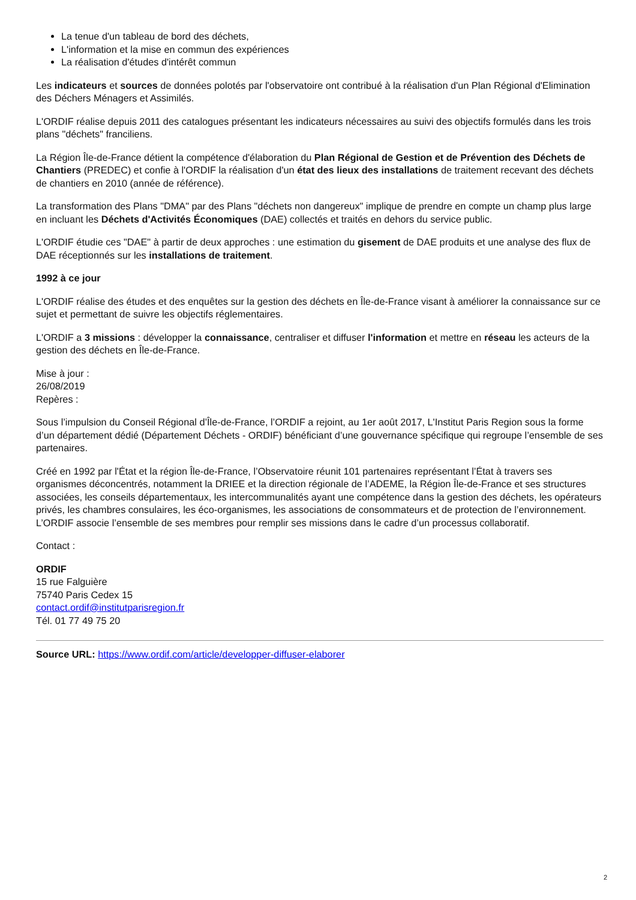La tenue d'un tableau de bord des déchets,
L'information et la mise en commun des expériences
La réalisation d'études d'intérêt commun
Les indicateurs et sources de données polotés par l'observatoire ont contribué à la réalisation d'un Plan Régional d'Elimination des Déchers Ménagers et Assimilés.
L'ORDIF réalise depuis 2011 des catalogues présentant les indicateurs nécessaires au suivi des objectifs formulés dans les trois plans "déchets" franciliens.
La Région Île-de-France détient la compétence d'élaboration du Plan Régional de Gestion et de Prévention des Déchets de Chantiers (PREDEC) et confie à l'ORDIF la réalisation d'un état des lieux des installations de traitement recevant des déchets de chantiers en 2010 (année de référence).
La transformation des Plans "DMA" par des Plans "déchets non dangereux" implique de prendre en compte un champ plus large en incluant les Déchets d'Activités Économiques (DAE) collectés et traités en dehors du service public.
L'ORDIF étudie ces "DAE" à partir de deux approches : une estimation du gisement de DAE produits et une analyse des flux de DAE réceptionnés sur les installations de traitement.
1992 à ce jour
L'ORDIF réalise des études et des enquêtes sur la gestion des déchets en Île-de-France visant à améliorer la connaissance sur ce sujet et permettant de suivre les objectifs réglementaires.
L'ORDIF a 3 missions : développer la connaissance, centraliser et diffuser l'information et mettre en réseau les acteurs de la gestion des déchets en Île-de-France.
Mise à jour :
26/08/2019
Repères :
Sous l’impulsion du Conseil Régional d’Île-de-France, l’ORDIF a rejoint, au 1er août 2017, L'Institut Paris Region sous la forme d’un département dédié (Département Déchets - ORDIF) bénéficiant d’une gouvernance spécifique qui regroupe l’ensemble de ses partenaires.
Créé en 1992 par l'État et la région Île-de-France, l’Observatoire réunit 101 partenaires représentant l’État à travers ses organismes déconcentrés, notamment la DRIEE et la direction régionale de l’ADEME, la Région Île-de-France et ses structures associées, les conseils départementaux, les intercommunalités ayant une compétence dans la gestion des déchets, les opérateurs privés, les chambres consulaires, les éco-organismes, les associations de consommateurs et de protection de l’environnement. L’ORDIF associe l’ensemble de ses membres pour remplir ses missions dans le cadre d’un processus collaboratif.
Contact :
ORDIF
15 rue Falguière
75740 Paris Cedex 15
contact.ordif@institutparisregion.fr
Tél. 01 77 49 75 20
Source URL: https://www.ordif.com/article/developper-diffuser-elaborer
2